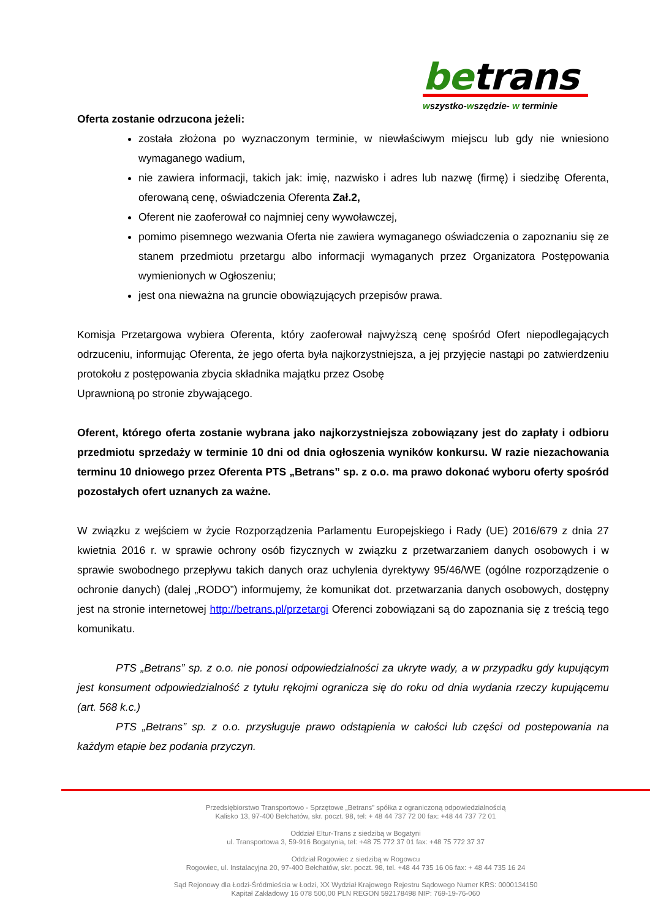betrans
wszystko-wszędzie- w terminie
Oferta zostanie odrzucona jeżeli:
została złożona po wyznaczonym terminie, w niewłaściwym miejscu lub gdy nie wniesiono wymaganego wadium,
nie zawiera informacji, takich jak: imię, nazwisko i adres lub nazwę (firmę) i siedzibę Oferenta, oferowaną cenę, oświadczenia Oferenta Zał.2,
Oferent nie zaoferował co najmniej ceny wywoławczej,
pomimo pisemnego wezwania Oferta nie zawiera wymaganego oświadczenia o zapoznaniu się ze stanem przedmiotu przetargu albo informacji wymaganych przez Organizatora Postępowania wymienionych w Ogłoszeniu;
jest ona nieważna na gruncie obowiązujących przepisów prawa.
Komisja Przetargowa wybiera Oferenta, który zaoferował najwyższą cenę spośród Ofert niepodlegających odrzuceniu, informując Oferenta, że jego oferta była najkorzystniejsza, a jej przyjęcie nastąpi po zatwierdzeniu protokołu z postępowania zbycia składnika majątku przez Osobę
Uprawnioną po stronie zbywającego.
Oferent, którego oferta zostanie wybrana jako najkorzystniejsza zobowiązany jest do zapłaty i odbioru przedmiotu sprzedaży w terminie 10 dni od dnia ogłoszenia wyników konkursu. W razie niezachowania terminu 10 dniowego przez Oferenta PTS „Betrans” sp. z o.o. ma prawo dokonać wyboru oferty spośród pozostałych ofert uznanych za ważne.
W związku z wejściem w życie Rozporządzenia Parlamentu Europejskiego i Rady (UE) 2016/679 z dnia 27 kwietnia 2016 r. w sprawie ochrony osób fizycznych w związku z przetwarzaniem danych osobowych i w sprawie swobodnego przepływu takich danych oraz uchylenia dyrektywy 95/46/WE (ogólne rozporządzenie o ochronie danych) (dalej „RODO”) informujemy, że komunikat dot. przetwarzania danych osobowych, dostępny jest na stronie internetowej http://betrans.pl/przetargi Oferenci zobowiązani są do zapoznania się z treścią tego komunikatu.
PTS „Betrans” sp. z o.o. nie ponosi odpowiedzialności za ukryte wady, a w przypadku gdy kupującym jest konsument odpowiedzialność z tytułu rękojmi ogranicza się do roku od dnia wydania rzeczy kupującemu (art. 568 k.c.)
PTS „Betrans” sp. z o.o. przysługuje prawo odstąpienia w całości lub części od postepowania na każdym etapie bez podania przyczyn.
Przedsiębiorstwo Transportowo - Sprzętowe „Betrans” spółka z ograniczoną odpowiedzialnością
Kalisko 13, 97-400 Bełchatów, skr. poczt. 98, tel: + 48 44 737 72 00 fax: +48 44 737 72 01
Oddział Eltur-Trans z siedzibą w Bogatyni
ul. Transportowa 3, 59-916 Bogatynia, tel: +48 75 772 37 01 fax: +48 75 772 37 37
Oddział Rogowiec z siedzibą w Rogowcu
Rogowiec, ul. Instalacyjna 20, 97-400 Bełchatów, skr. poczt. 98, tel. +48 44 735 16 06 fax: + 48 44 735 16 24
Sąd Rejonowy dla Łodzi-Śródmieścia w Łodzi, XX Wydział Krajowego Rejestru Sądowego Numer KRS: 0000134150
Kapitał Zakładowy 16 078 500,00 PLN REGON 592178498 NIP: 769-19-76-060